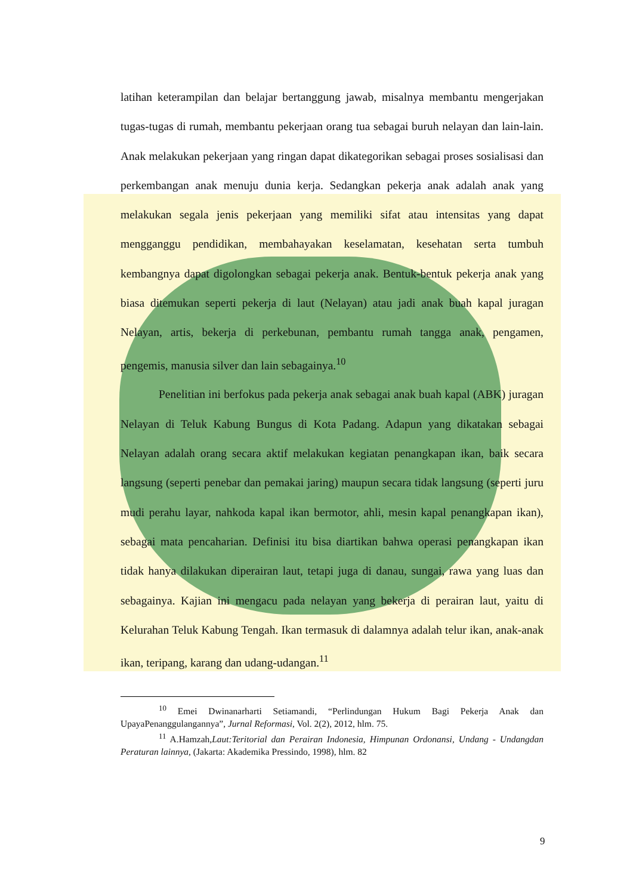latihan keterampilan dan belajar bertanggung jawab, misalnya membantu mengerjakan tugas-tugas di rumah, membantu pekerjaan orang tua sebagai buruh nelayan dan lain-lain. Anak melakukan pekerjaan yang ringan dapat dikategorikan sebagai proses sosialisasi dan perkembangan anak menuju dunia kerja. Sedangkan pekerja anak adalah anak yang melakukan segala jenis pekerjaan yang memiliki sifat atau intensitas yang dapat mengganggu pendidikan, membahayakan keselamatan, kesehatan serta tumbuh kembangnya dapat digolongkan sebagai pekerja anak. Bentuk-bentuk pekerja anak yang biasa ditemukan seperti pekerja di laut (Nelayan) atau jadi anak buah kapal juragan Nelayan, artis, bekerja di perkebunan, pembantu rumah tangga anak, pengamen, pengemis, manusia silver dan lain sebagainya.<sup>10</sup>
Penelitian ini berfokus pada pekerja anak sebagai anak buah kapal (ABK) juragan Nelayan di Teluk Kabung Bungus di Kota Padang. Adapun yang dikatakan sebagai Nelayan adalah orang secara aktif melakukan kegiatan penangkapan ikan, baik secara langsung (seperti penebar dan pemakai jaring) maupun secara tidak langsung (seperti juru mudi perahu layar, nahkoda kapal ikan bermotor, ahli, mesin kapal penangkapan ikan), sebagai mata pencaharian. Definisi itu bisa diartikan bahwa operasi penangkapan ikan tidak hanya dilakukan diperairan laut, tetapi juga di danau, sungai, rawa yang luas dan sebagainya. Kajian ini mengacu pada nelayan yang bekerja di perairan laut, yaitu di Kelurahan Teluk Kabung Tengah. Ikan termasuk di dalamnya adalah telur ikan, anak-anak ikan, teripang, karang dan udang-udangan.<sup>11</sup>
<sup>10</sup> Emei Dwinanarharti Setiamandi, “Perlindungan Hukum Bagi Pekerja Anak dan UpayaPenanggulangannya”, Jurnal Reformasi, Vol. 2(2), 2012, hlm. 75.
<sup>11</sup> A.Hamzah,Laut:Teritorial dan Perairan Indonesia, Himpunan Ordonansi, Undang - Undangdan Peraturan lainnya, (Jakarta: Akademika Pressindo, 1998), hlm. 82
9